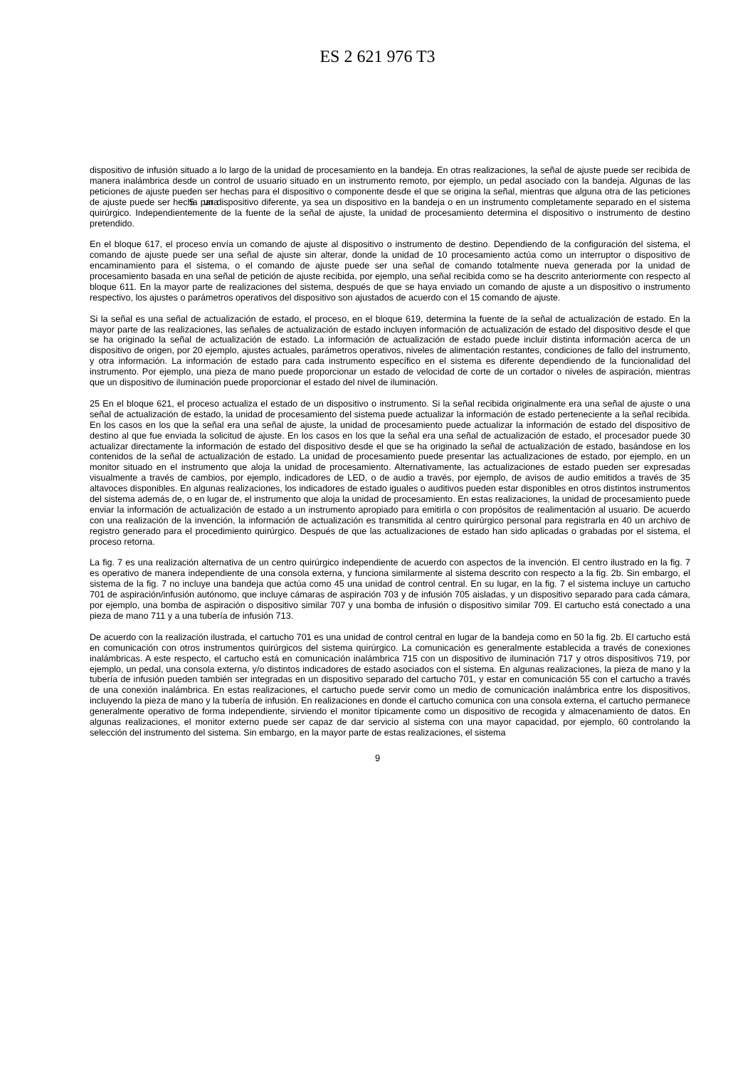ES 2 621 976 T3
dispositivo de infusión situado a lo largo de la unidad de procesamiento en la bandeja. En otras realizaciones, la señal de ajuste puede ser recibida de manera inalámbrica desde un control de usuario situado en un instrumento remoto, por ejemplo, un pedal asociado con la bandeja. Algunas de las peticiones de ajuste pueden ser hechas para el dispositivo o componente desde el que se origina la señal, mientras que alguna otra de las peticiones de ajuste puede ser hecha para 5 un dispositivo diferente, ya sea un dispositivo en la bandeja o en un instrumento completamente separado en el sistema quirúrgico. Independientemente de la fuente de la señal de ajuste, la unidad de procesamiento determina el dispositivo o instrumento de destino pretendido.
En el bloque 617, el proceso envía un comando de ajuste al dispositivo o instrumento de destino. Dependiendo de la configuración del sistema, el comando de ajuste puede ser una señal de ajuste sin alterar, donde la unidad de 10 procesamiento actúa como un interruptor o dispositivo de encaminamiento para el sistema, o el comando de ajuste puede ser una señal de comando totalmente nueva generada por la unidad de procesamiento basada en una señal de petición de ajuste recibida, por ejemplo, una señal recibida como se ha descrito anteriormente con respecto al bloque 611. En la mayor parte de realizaciones del sistema, después de que se haya enviado un comando de ajuste a un dispositivo o instrumento respectivo, los ajustes o parámetros operativos del dispositivo son ajustados de acuerdo con el 15 comando de ajuste.
Si la señal es una señal de actualización de estado, el proceso, en el bloque 619, determina la fuente de la señal de actualización de estado. En la mayor parte de las realizaciones, las señales de actualización de estado incluyen información de actualización de estado del dispositivo desde el que se ha originado la señal de actualización de estado. La información de actualización de estado puede incluir distinta información acerca de un dispositivo de origen, por 20 ejemplo, ajustes actuales, parámetros operativos, niveles de alimentación restantes, condiciones de fallo del instrumento, y otra información. La información de estado para cada instrumento específico en el sistema es diferente dependiendo de la funcionalidad del instrumento. Por ejemplo, una pieza de mano puede proporcionar un estado de velocidad de corte de un cortador o niveles de aspiración, mientras que un dispositivo de iluminación puede proporcionar el estado del nivel de iluminación.
25 En el bloque 621, el proceso actualiza el estado de un dispositivo o instrumento. Si la señal recibida originalmente era una señal de ajuste o una señal de actualización de estado, la unidad de procesamiento del sistema puede actualizar la información de estado perteneciente a la señal recibida. En los casos en los que la señal era una señal de ajuste, la unidad de procesamiento puede actualizar la información de estado del dispositivo de destino al que fue enviada la solicitud de ajuste. En los casos en los que la señal era una señal de actualización de estado, el procesador puede 30 actualizar directamente la información de estado del dispositivo desde el que se ha originado la señal de actualización de estado, basándose en los contenidos de la señal de actualización de estado. La unidad de procesamiento puede presentar las actualizaciones de estado, por ejemplo, en un monitor situado en el instrumento que aloja la unidad de procesamiento. Alternativamente, las actualizaciones de estado pueden ser expresadas visualmente a través de cambios, por ejemplo, indicadores de LED, o de audio a través, por ejemplo, de avisos de audio emitidos a través de 35 altavoces disponibles. En algunas realizaciones, los indicadores de estado iguales o auditivos pueden estar disponibles en otros distintos instrumentos del sistema además de, o en lugar de, el instrumento que aloja la unidad de procesamiento. En estas realizaciones, la unidad de procesamiento puede enviar la información de actualización de estado a un instrumento apropiado para emitirla o con propósitos de realimentación al usuario. De acuerdo con una realización de la invención, la información de actualización es transmitida al centro quirúrgico personal para registrarla en 40 un archivo de registro generado para el procedimiento quirúrgico. Después de que las actualizaciones de estado han sido aplicadas o grabadas por el sistema, el proceso retorna.
La fig. 7 es una realización alternativa de un centro quirúrgico independiente de acuerdo con aspectos de la invención. El centro ilustrado en la fig. 7 es operativo de manera independiente de una consola externa, y funciona similarmente al sistema descrito con respecto a la fig. 2b. Sin embargo, el sistema de la fig. 7 no incluye una bandeja que actúa como 45 una unidad de control central. En su lugar, en la fig. 7 el sistema incluye un cartucho 701 de aspiración/infusión autónomo, que incluye cámaras de aspiración 703 y de infusión 705 aisladas, y un dispositivo separado para cada cámara, por ejemplo, una bomba de aspiración o dispositivo similar 707 y una bomba de infusión o dispositivo similar 709. El cartucho está conectado a una pieza de mano 711 y a una tubería de infusión 713.
De acuerdo con la realización ilustrada, el cartucho 701 es una unidad de control central en lugar de la bandeja como en 50 la fig. 2b. El cartucho está en comunicación con otros instrumentos quirúrgicos del sistema quirúrgico. La comunicación es generalmente establecida a través de conexiones inalámbricas. A este respecto, el cartucho está en comunicación inalámbrica 715 con un dispositivo de iluminación 717 y otros dispositivos 719, por ejemplo, un pedal, una consola externa, y/o distintos indicadores de estado asociados con el sistema. En algunas realizaciones, la pieza de mano y la tubería de infusión pueden también ser integradas en un dispositivo separado del cartucho 701, y estar en comunicación 55 con el cartucho a través de una conexión inalámbrica. En estas realizaciones, el cartucho puede servir como un medio de comunicación inalámbrica entre los dispositivos, incluyendo la pieza de mano y la tubería de infusión. En realizaciones en donde el cartucho comunica con una consola externa, el cartucho permanece generalmente operativo de forma independiente, sirviendo el monitor típicamente como un dispositivo de recogida y almacenamiento de datos. En algunas realizaciones, el monitor externo puede ser capaz de dar servicio al sistema con una mayor capacidad, por ejemplo, 60 controlando la selección del instrumento del sistema. Sin embargo, en la mayor parte de estas realizaciones, el sistema
9